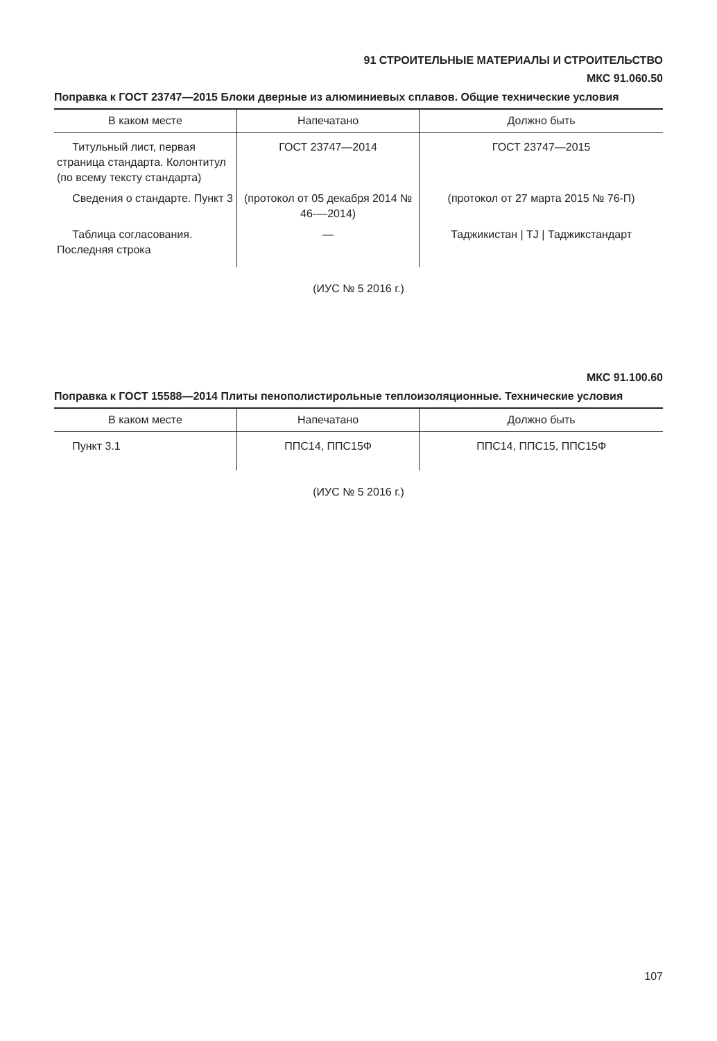91 СТРОИТЕЛЬНЫЕ МАТЕРИАЛЫ И СТРОИТЕЛЬСТВО
МКС 91.060.50
Поправка к ГОСТ 23747—2015 Блоки дверные из алюминиевых сплавов. Общие технические условия
| В каком месте | Напечатано | Должно быть |
| --- | --- | --- |
| Титульный лист, первая страница стандарта. Колонтитул (по всему тексту стандарта) | ГОСТ 23747—2014 | ГОСТ 23747—2015 |
| Сведения о стандарте. Пункт 3 | (протокол от 05 декабря 2014 № 46-—2014) | (протокол от 27 марта 2015 № 76-П) |
| Таблица согласования. Последняя строка | — | Таджикистан / TJ / Таджикстандарт |
(ИУС № 5 2016 г.)
МКС 91.100.60
Поправка к ГОСТ 15588—2014 Плиты пенополистирольные теплоизоляционные. Технические условия
| В каком месте | Напечатано | Должно быть |
| --- | --- | --- |
| Пункт 3.1 | ППС14, ППС15Ф | ППС14, ППС15, ППС15Ф |
(ИУС № 5 2016 г.)
107